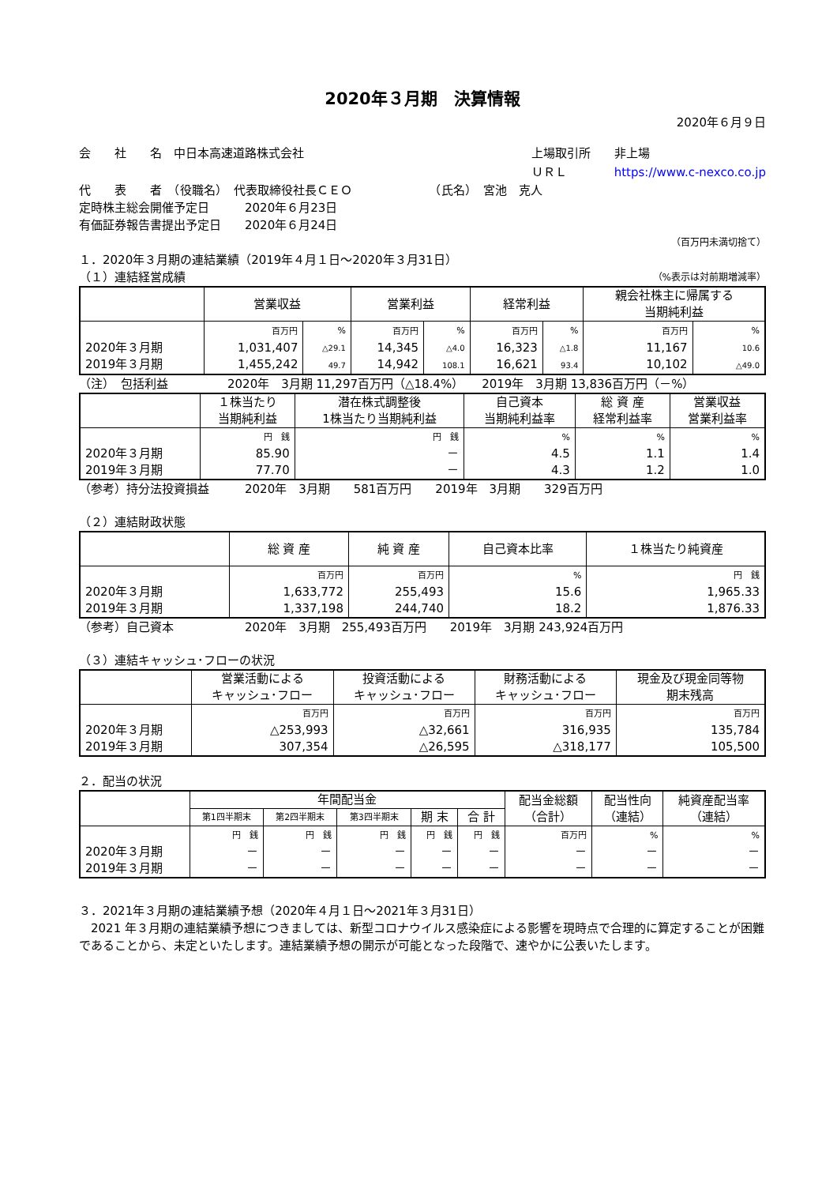2020年３月期　決算情報
2020年６月９日
会　　社　　名　中日本高速道路株式会社
上場取引所　　非上場
ＵＲＬ　　　　https://www.c-nexco.co.jp
代　　表　　者　（役職名）　代表取締役社長ＣＥＯ　　　　　　　（氏名）　宮池　克人
定時株主総会開催予定日　　　2020年６月23日
有価証券報告書提出予定日　　2020年６月24日
（百万円未満切捨て）
１．2020年３月期の連結業績（2019年４月１日～2020年３月31日）
（１）連結経営成績 （%表示は対前期増減率）
| | 営業収益 | | 営業利益 | | 経常利益 | | 親会社株主に帰属する 当期純利益 | |
| --- | --- | --- | --- | --- | --- | --- | --- | --- |
| 2020年３月期 2019年３月期 | 百万円 1,031,407 1,455,242 | % △29.1 49.7 | 百万円 14,345 14,942 | % △4.0 108.1 | 百万円 16,323 16,621 | % △1.8 93.4 | 百万円 11,167 10,102 | % 10.6 △49.0 |
（注）　包括利益　　　　　2020年　3月期 11,297百万円（△18.4%）　　2019年　3月期 13,836百万円（－%）
| | １株当たり 当期純利益 | 潜在株式調整後 1株当たり当期純利益 | 自己資本 当期純利益率 | 総 資 産 経常利益率 | 営業収益 営業利益率 |
| --- | --- | --- | --- | --- | --- |
| 2020年３月期 2019年３月期 | 円 銭 85.90 77.70 | 円 銭 － － | % 4.5 4.3 | % 1.1 1.2 | % 1.4 1.0 |
（参考）持分法投資損益　　　2020年　3月期　　581百万円　　2019年　3月期　　329百万円
（２）連結財政状態
| | 総 資 産 | 純 資 産 | 自己資本比率 | １株当たり純資産 |
| --- | --- | --- | --- | --- |
| 2020年３月期 2019年３月期 | 百万円 1,633,772 1,337,198 | 百万円 255,493 244,740 | % 15.6 18.2 | 円 銭 1,965.33 1,876.33 |
（参考）自己資本　　　　　　2020年　3月期　255,493百万円　　2019年　3月期 243,924百万円
（３）連結キャッシュ･フローの状況
| | 営業活動による キャッシュ･フロー | 投資活動による キャッシュ･フロー | 財務活動による キャッシュ･フロー | 現金及び現金同等物 期末残高 |
| --- | --- | --- | --- | --- |
| 2020年３月期 2019年３月期 | 百万円 △253,993 307,354 | 百万円 △32,661 △26,595 | 百万円 316,935 △318,177 | 百万円 135,784 105,500 |
２．配当の状況
| | 年間配当金 | | | | | 配当金総額 （合計） | 配当性向 （連結） | 純資産配当率 （連結） |
| --- | --- | --- | --- | --- | --- | --- | --- | --- |
| | 第1四半期末 | 第2四半期末 | 第3四半期末 | 期 末 | 合 計 | | | |
| 2020年３月期 2019年３月期 | 円 銭 － － | 円 銭 － － | 円 銭 － － | 円 銭 － － | 円 銭 － － | 百万円 － － | % － － | % － － |
３．2021年３月期の連結業績予想（2020年４月１日～2021年３月31日）
　2021 年３月期の連結業績予想につきましては、新型コロナウイルス感染症による影響を現時点で合理的に算定することが困難であることから、未定といたします。連結業績予想の開示が可能となった段階で、速やかに公表いたします。